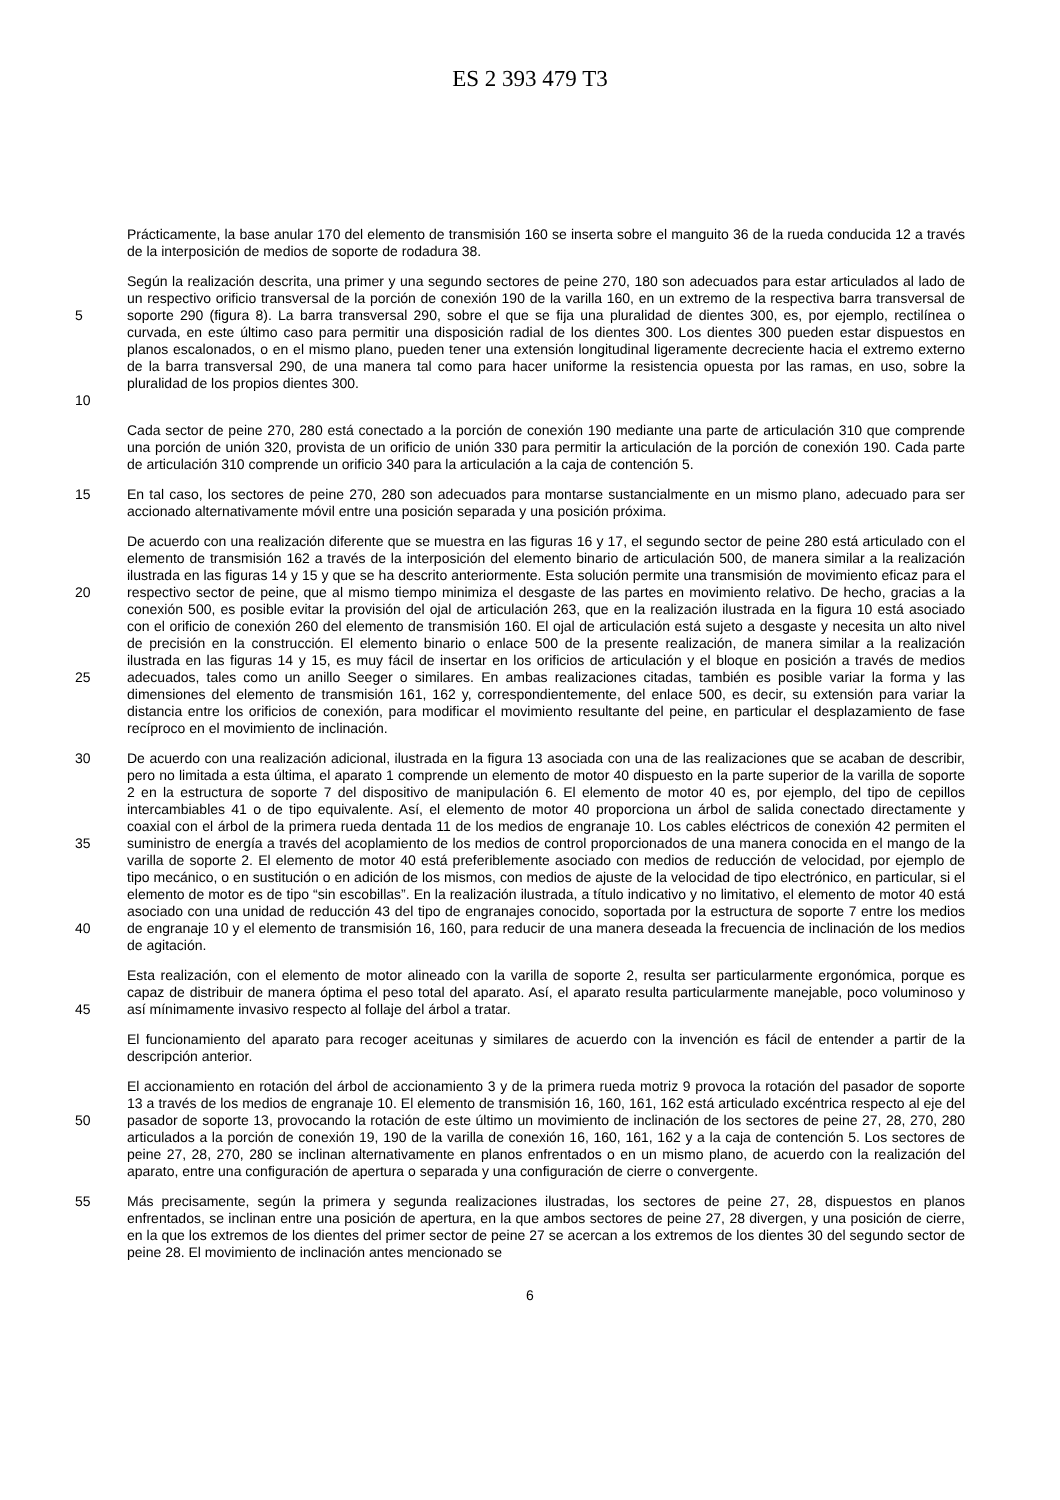ES 2 393 479 T3
Prácticamente, la base anular 170 del elemento de transmisión 160 se inserta sobre el manguito 36 de la rueda conducida 12 a través de la interposición de medios de soporte de rodadura 38.
5 10
Según la realización descrita, una primer y una segundo sectores de peine 270, 180 son adecuados para estar articulados al lado de un respectivo orificio transversal de la porción de conexión 190 de la varilla 160, en un extremo de la respectiva barra transversal de soporte 290 (figura 8). La barra transversal 290, sobre el que se fija una pluralidad de dientes 300, es, por ejemplo, rectilínea o curvada, en este último caso para permitir una disposición radial de los dientes 300. Los dientes 300 pueden estar dispuestos en planos escalonados, o en el mismo plano, pueden tener una extensión longitudinal ligeramente decreciente hacia el extremo externo de la barra transversal 290, de una manera tal como para hacer uniforme la resistencia opuesta por las ramas, en uso, sobre la pluralidad de los propios dientes 300.
Cada sector de peine 270, 280 está conectado a la porción de conexión 190 mediante una parte de articulación 310 que comprende una porción de unión 320, provista de un orificio de unión 330 para permitir la articulación de la porción de conexión 190. Cada parte de articulación 310 comprende un orificio 340 para la articulación a la caja de contención 5.
15
En tal caso, los sectores de peine 270, 280 son adecuados para montarse sustancialmente en un mismo plano, adecuado para ser accionado alternativamente móvil entre una posición separada y una posición próxima.
20 25
De acuerdo con una realización diferente que se muestra en las figuras 16 y 17, el segundo sector de peine 280 está articulado con el elemento de transmisión 162 a través de la interposición del elemento binario de articulación 500, de manera similar a la realización ilustrada en las figuras 14 y 15 y que se ha descrito anteriormente. Esta solución permite una transmisión de movimiento eficaz para el respectivo sector de peine, que al mismo tiempo minimiza el desgaste de las partes en movimiento relativo. De hecho, gracias a la conexión 500, es posible evitar la provisión del ojal de articulación 263, que en la realización ilustrada en la figura 10 está asociado con el orificio de conexión 260 del elemento de transmisión 160. El ojal de articulación está sujeto a desgaste y necesita un alto nivel de precisión en la construcción. El elemento binario o enlace 500 de la presente realización, de manera similar a la realización ilustrada en las figuras 14 y 15, es muy fácil de insertar en los orificios de articulación y el bloque en posición a través de medios adecuados, tales como un anillo Seeger o similares. En ambas realizaciones citadas, también es posible variar la forma y las dimensiones del elemento de transmisión 161, 162 y, correspondientemente, del enlace 500, es decir, su extensión para variar la distancia entre los orificios de conexión, para modificar el movimiento resultante del peine, en particular el desplazamiento de fase recíproco en el movimiento de inclinación.
30 35 40
De acuerdo con una realización adicional, ilustrada en la figura 13 asociada con una de las realizaciones que se acaban de describir, pero no limitada a esta última, el aparato 1 comprende un elemento de motor 40 dispuesto en la parte superior de la varilla de soporte 2 en la estructura de soporte 7 del dispositivo de manipulación 6. El elemento de motor 40 es, por ejemplo, del tipo de cepillos intercambiables 41 o de tipo equivalente. Así, el elemento de motor 40 proporciona un árbol de salida conectado directamente y coaxial con el árbol de la primera rueda dentada 11 de los medios de engranaje 10. Los cables eléctricos de conexión 42 permiten el suministro de energía a través del acoplamiento de los medios de control proporcionados de una manera conocida en el mango de la varilla de soporte 2. El elemento de motor 40 está preferiblemente asociado con medios de reducción de velocidad, por ejemplo de tipo mecánico, o en sustitución o en adición de los mismos, con medios de ajuste de la velocidad de tipo electrónico, en particular, si el elemento de motor es de tipo “sin escobillas”. En la realización ilustrada, a título indicativo y no limitativo, el elemento de motor 40 está asociado con una unidad de reducción 43 del tipo de engranajes conocido, soportada por la estructura de soporte 7 entre los medios de engranaje 10 y el elemento de transmisión 16, 160, para reducir de una manera deseada la frecuencia de inclinación de los medios de agitación.
45
Esta realización, con el elemento de motor alineado con la varilla de soporte 2, resulta ser particularmente ergonómica, porque es capaz de distribuir de manera óptima el peso total del aparato. Así, el aparato resulta particularmente manejable, poco voluminoso y así mínimamente invasivo respecto al follaje del árbol a tratar.
El funcionamiento del aparato para recoger aceitunas y similares de acuerdo con la invención es fácil de entender a partir de la descripción anterior.
50
El accionamiento en rotación del árbol de accionamiento 3 y de la primera rueda motriz 9 provoca la rotación del pasador de soporte 13 a través de los medios de engranaje 10. El elemento de transmisión 16, 160, 161, 162 está articulado excéntrica respecto al eje del pasador de soporte 13, provocando la rotación de este último un movimiento de inclinación de los sectores de peine 27, 28, 270, 280 articulados a la porción de conexión 19, 190 de la varilla de conexión 16, 160, 161, 162 y a la caja de contención 5. Los sectores de peine 27, 28, 270, 280 se inclinan alternativamente en planos enfrentados o en un mismo plano, de acuerdo con la realización del aparato, entre una configuración de apertura o separada y una configuración de cierre o convergente.
55
Más precisamente, según la primera y segunda realizaciones ilustradas, los sectores de peine 27, 28, dispuestos en planos enfrentados, se inclinan entre una posición de apertura, en la que ambos sectores de peine 27, 28 divergen, y una posición de cierre, en la que los extremos de los dientes del primer sector de peine 27 se acercan a los extremos de los dientes 30 del segundo sector de peine 28. El movimiento de inclinación antes mencionado se
6